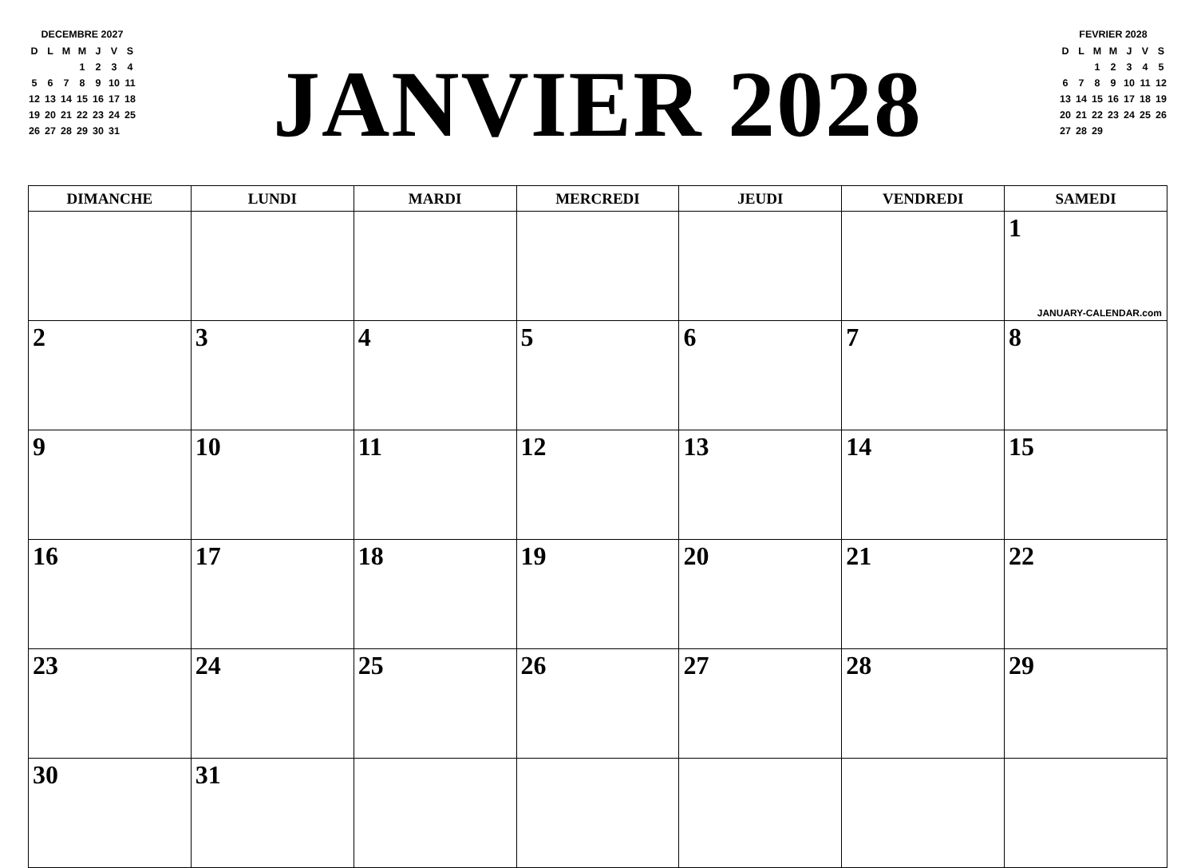DECEMBRE 2027
| D | L | M | M | J | V | S |
| | | | 1 | 2 | 3 | 4 |
| 5 | 6 | 7 | 8 | 9 | 10 | 11 |
| 12 | 13 | 14 | 15 | 16 | 17 | 18 |
| 19 | 20 | 21 | 22 | 23 | 24 | 25 |
| 26 | 27 | 28 | 29 | 30 | 31 | |
JANVIER 2028
FEVRIER 2028
| D | L | M | M | J | V | S |
| | | 1 | 2 | 3 | 4 | 5 |
| 6 | 7 | 8 | 9 | 10 | 11 | 12 |
| 13 | 14 | 15 | 16 | 17 | 18 | 19 |
| 20 | 21 | 22 | 23 | 24 | 25 | 26 |
| 27 | 28 | 29 | | | | |
| DIMANCHE | LUNDI | MARDI | MERCREDI | JEUDI | VENDREDI | SAMEDI |
| --- | --- | --- | --- | --- | --- | --- |
| | | | | | | 1 JANUARY-CALENDAR.com |
| 2 | 3 | 4 | 5 | 6 | 7 | 8 |
| 9 | 10 | 11 | 12 | 13 | 14 | 15 |
| 16 | 17 | 18 | 19 | 20 | 21 | 22 |
| 23 | 24 | 25 | 26 | 27 | 28 | 29 |
| 30 | 31 | | | | | |